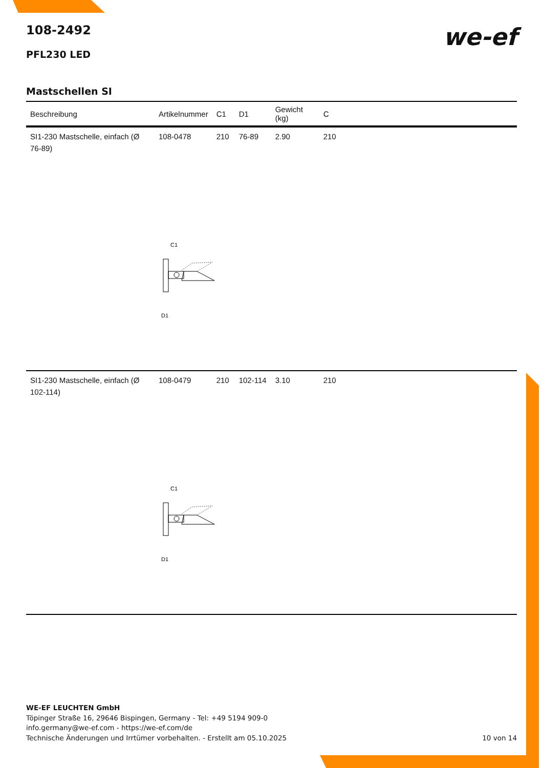108-2492
we-ef
PFL230 LED
Mastschellen SI
| Beschreibung | Artikelnummer | C1 | D1 | Gewicht (kg) | C |
| --- | --- | --- | --- | --- | --- |
| SI1-230 Mastschelle, einfach (Ø 76-89) C1 D1 | 108-0478 | 210 | 76-89 | 2.90 | 210 |
| SI1-230 Mastschelle, einfach (Ø 102-114) C1 D1 | 108-0479 | 210 | 102-114 | 3.10 | 210 |
WE-EF LEUCHTEN GmbH
Töpinger Straße 16, 29646 Bispingen, Germany - Tel: +49 5194 909-0
info.germany@we-ef.com - https://we-ef.com/de
Technische Änderungen und Irrtümer vorbehalten. - Erstellt am 05.10.2025
10 von 14